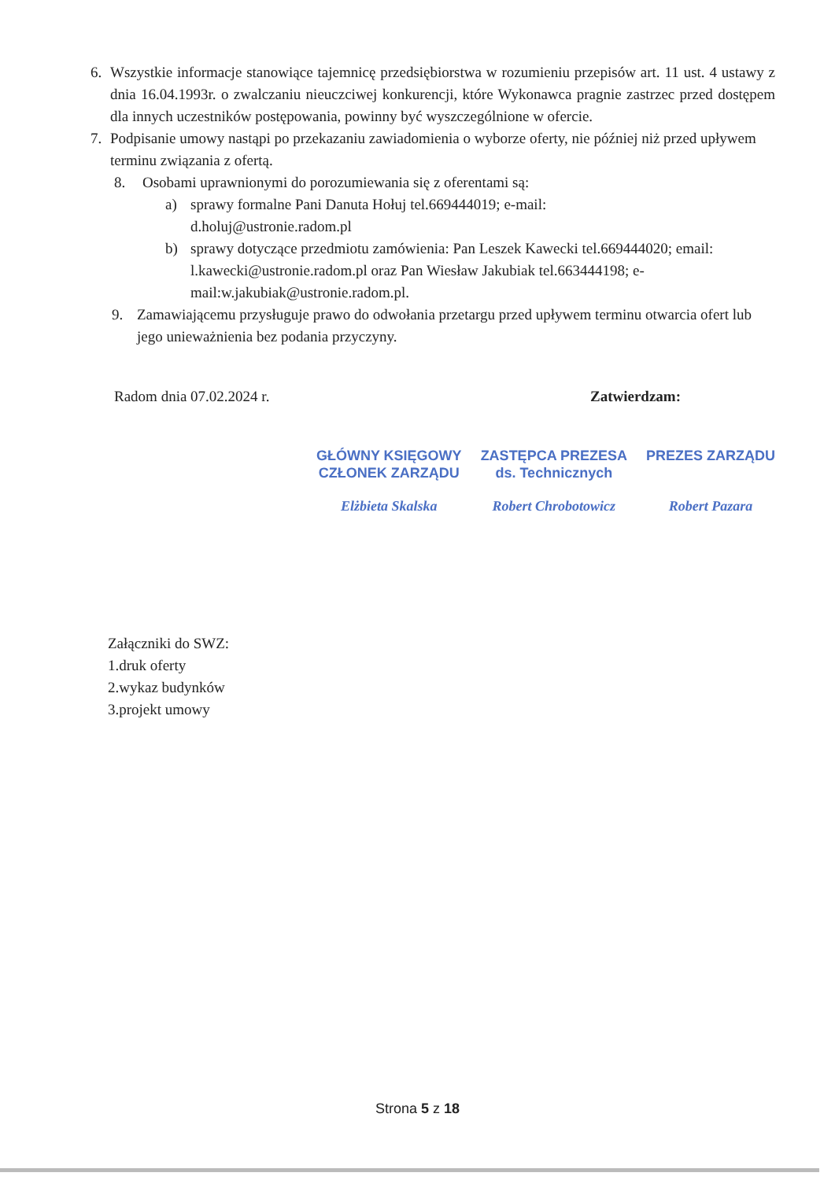6. Wszystkie informacje stanowiące tajemnicę przedsiębiorstwa w rozumieniu przepisów art. 11 ust. 4 ustawy z dnia 16.04.1993r. o zwalczaniu nieuczciwej konkurencji, które Wykonawca pragnie zastrzec przed dostępem dla innych uczestników postępowania, powinny być wyszczególnione w ofercie.
7. Podpisanie umowy nastąpi po przekazaniu zawiadomienia o wyborze oferty, nie później niż przed upływem terminu związania z ofertą.
8. Osobami uprawnionymi do porozumiewania się z oferentami są:
a) sprawy formalne Pani Danuta Hołuj tel.669444019; e-mail:
d.holuj@ustronie.radom.pl
b) sprawy dotyczące przedmiotu zamówienia: Pan Leszek Kawecki tel.669444020; email: l.kawecki@ustronie.radom.pl oraz Pan Wiesław Jakubiak tel.663444198; e-mail:w.jakubiak@ustronie.radom.pl.
9. Zamawiającemu przysługuje prawo do odwołania przetargu przed upływem terminu otwarcia ofert lub jego unieważnienia bez podania przyczyny.
Radom dnia 07.02.2024 r. Zatwierdzam:
GŁÓWNY KSIĘGOWY
CZŁONEK ZARZĄDU
Elżbieta Skalska
ZASTĘPCA PREZESA
ds. Technicznych
Robert Chrobotowicz
PREZES ZARZĄDU
Robert Pazara
Załączniki do SWZ:
1.druk oferty
2.wykaz budynków
3.projekt umowy
Strona 5 z 18